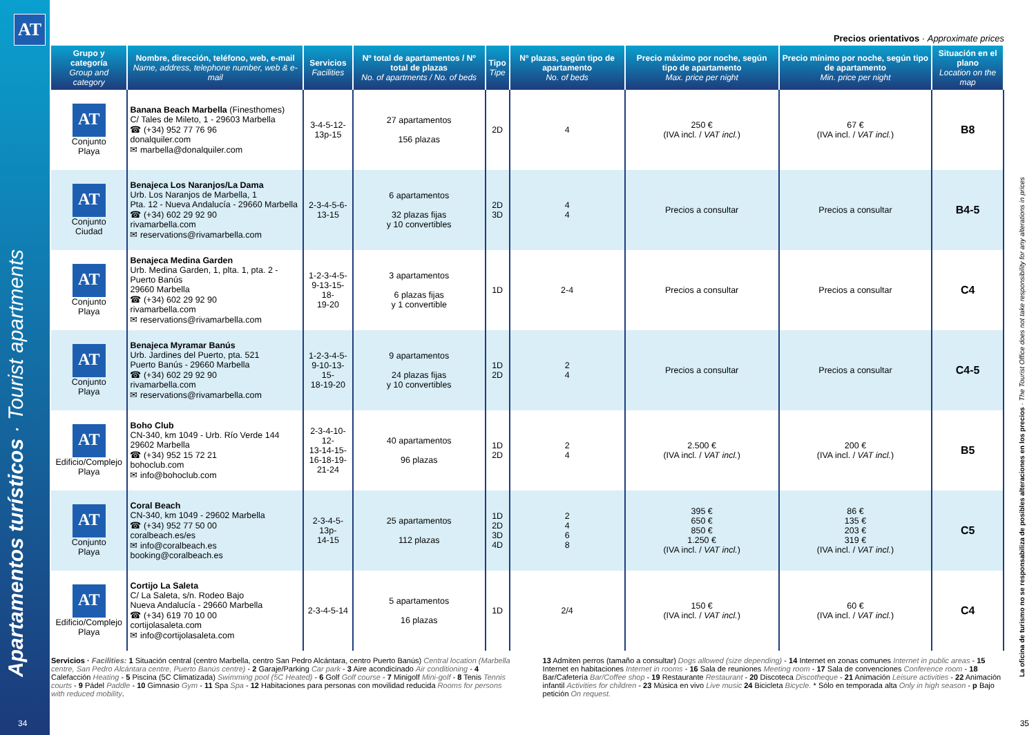AT
Apartamentos turísticos · Tourist apartments
Precios orientativos · Approximate prices
| Grupo y categoría Group and category | Nombre, dirección, teléfono, web, e-mail Name, address, telephone number, web & e-mail | Servicios Facilities | Nº total de apartamentos / Nº total de plazas No. of apartments / No. of beds | Tipo Tipe | Nº plazas, según tipo de apartamento No. of beds | Precio máximo por noche, según tipo de apartamento Max. price per night | Precio mínimo por noche, según tipo de apartamento Min. price per night | Situación en el plano Location on the map |
| --- | --- | --- | --- | --- | --- | --- | --- | --- |
| AT Conjunto Playa | Banana Beach Marbella (Finesthomes) C/ Tales de Mileto, 1 - 29603 Marbella ☎ (+34) 952 77 76 96 donalquiler.com ✉ marbella@donalquiler.com | 3-4-5-12- 13p-15 | 27 apartamentos 156 plazas | 2D | 4 | 250 € (IVA incl. / VAT incl. ) | 67 € (IVA incl. / VAT incl. ) | B8 |
| AT Conjunto Ciudad | Benajeca Los Naranjos/La Dama Urb. Los Naranjos de Marbella, 1 Pta. 12 - Nueva Andalucía - 29660 Marbella ☎ (+34) 602 29 92 90 rivamarbella.com ✉ reservations@rivamarbella.com | 2-3-4-5-6- 13-15 | 6 apartamentos 32 plazas fijas y 10 convertibles | 2D 3D | 4 4 | Precios a consultar | Precios a consultar | B4-5 |
| AT Conjunto Playa | Benajeca Medina Garden Urb. Medina Garden, 1, plta. 1, pta. 2 - Puerto Banús 29660 Marbella ☎ (+34) 602 29 92 90 rivamarbella.com ✉ reservations@rivamarbella.com | 1-2-3-4-5- 9-13-15-18- 19-20 | 3 apartamentos 6 plazas fijas y 1 convertible | 1D | 2-4 | Precios a consultar | Precios a consultar | C4 |
| AT Conjunto Playa | Benajeca Myramar Banús Urb. Jardines del Puerto, pta. 521 Puerto Banús - 29660 Marbella ☎ (+34) 602 29 92 90 rivamarbella.com ✉ reservations@rivamarbella.com | 1-2-3-4-5- 9-10-13-15- 18-19-20 | 9 apartamentos 24 plazas fijas y 10 convertibles | 1D 2D | 2 4 | Precios a consultar | Precios a consultar | C4-5 |
| AT Edificio/Complejo Playa | Boho Club CN-340, km 1049 - Urb. Río Verde 144 29602 Marbella ☎ (+34) 952 15 72 21 bohoclub.com ✉ info@bohoclub.com | 2-3-4-10-12- 13-14-15- 16-18-19- 21-24 | 40 apartamentos 96 plazas | 1D 2D | 2 4 | 2.500 € (IVA incl. / VAT incl. ) | 200 € (IVA incl. / VAT incl. ) | B5 |
| AT Conjunto Playa | Coral Beach CN-340, km 1049 - 29602 Marbella ☎ (+34) 952 77 50 00 coralbeach.es/es ✉ info@coralbeach.es booking@coralbeach.es | 2-3-4-5-13p- 14-15 | 25 apartamentos 112 plazas | 1D 2D 3D 4D | 2 4 6 8 | 395 € 650 € 850 € 1.250 € (IVA incl. / VAT incl. ) | 86 € 135 € 203 € 319 € (IVA incl. / VAT incl. ) | C5 |
| AT Edificio/Complejo Playa | Cortijo La Saleta C/ La Saleta, s/n. Rodeo Bajo Nueva Andalucía - 29660 Marbella ☎ (+34) 619 70 10 00 cortijolasaleta.com ✉ info@cortijolasaleta.com | 2-3-4-5-14 | 5 apartamentos 16 plazas | 1D | 2/4 | 150 € (IVA incl. / VAT incl. ) | 60 € (IVA incl. / VAT incl. ) | C4 |
Servicios · Facilities: 1 Situación central (centro Marbella, centro San Pedro Alcántara, centro Puerto Banús) Central location (Marbella centre, San Pedro Alcántara centre, Puerto Banús centre) - 2 Garaje/Parking Car park - 3 Aire acondicinado Air conditioning - 4 Calefacción Heating - 5 Piscina (5C Climatizada) Swimming pool (5C Heated) - 6 Golf Golf course - 7 Minigolf Mini-golf - 8 Tenis Tennis courts - 9 Pádel Paddle - 10 Gimnasio Gym - 11 Spa Spa - 12 Habitaciones para personas con movilidad reducida Rooms for persons with reduced mobility.
13 Admiten perros (tamaño a consultar) Dogs allowed (size depending) - 14 Internet en zonas comunes Internet in public areas - 15 Internet en habitaciones Internet in rooms - 16 Sala de reuniones Meeting room - 17 Sala de convenciones Conference room - 18 Bar/Cafetería Bar/Coffee shop - 19 Restaurante Restaurant - 20 Discoteca Discotheque - 21 Animación Leisure activities - 22 Animación infantil Activities for children - 23 Música en vivo Live music 24 Bicicleta Bicycle. * Sólo en temporada alta Only in high season - p Bajo petición On request.
34 35
La oficina de turismo no se responsabiliza de posibles alteraciones en los precios · The Tourist Office does not take responsibility for any alterations in prices